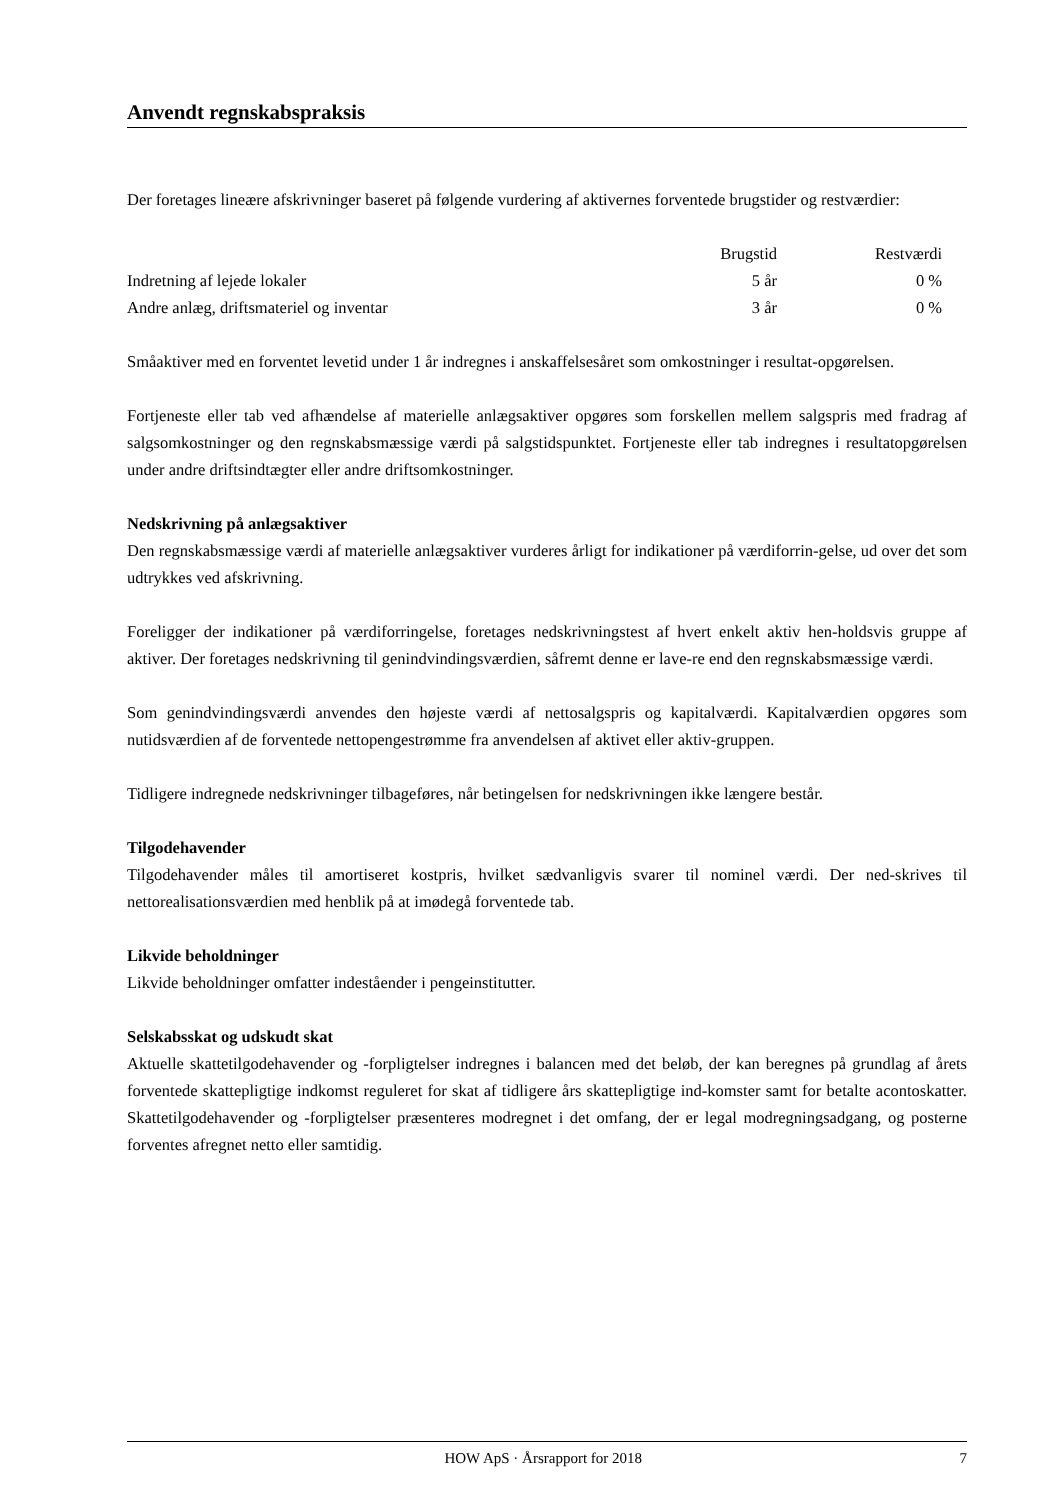Anvendt regnskabspraksis
Der foretages lineære afskrivninger baseret på følgende vurdering af aktivernes forventede brugstider og restværdier:
| | Brugstid | Restværdi |
| --- | --- | --- |
| Indretning af lejede lokaler | 5 år | 0 % |
| Andre anlæg, driftsmateriel og inventar | 3 år | 0 % |
Småaktiver med en forventet levetid under 1 år indregnes i anskaffelsesåret som omkostninger i resultat-opgørelsen.
Fortjeneste eller tab ved afhændelse af materielle anlægsaktiver opgøres som forskellen mellem salgspris med fradrag af salgsomkostninger og den regnskabsmæssige værdi på salgstidspunktet. Fortjeneste eller tab indregnes i resultatopgørelsen under andre driftsindtægter eller andre driftsomkostninger.
Nedskrivning på anlægsaktiver
Den regnskabsmæssige værdi af materielle anlægsaktiver vurderes årligt for indikationer på værdiforrin-gelse, ud over det som udtrykkes ved afskrivning.
Foreligger der indikationer på værdiforringelse, foretages nedskrivningstest af hvert enkelt aktiv hen-holdsvis gruppe af aktiver. Der foretages nedskrivning til genindvindingsværdien, såfremt denne er lave-re end den regnskabsmæssige værdi.
Som genindvindingsværdi anvendes den højeste værdi af nettosalgspris og kapitalværdi. Kapitalværdien opgøres som nutidsværdien af de forventede nettopengestrømme fra anvendelsen af aktivet eller aktiv-gruppen.
Tidligere indregnede nedskrivninger tilbageføres, når betingelsen for nedskrivningen ikke længere består.
Tilgodehavender
Tilgodehavender måles til amortiseret kostpris, hvilket sædvanligvis svarer til nominel værdi. Der ned-skrives til nettorealisationsværdien med henblik på at imødegå forventede tab.
Likvide beholdninger
Likvide beholdninger omfatter indeståender i pengeinstitutter.
Selskabsskat og udskudt skat
Aktuelle skattetilgodehavender og -forpligtelser indregnes i balancen med det beløb, der kan beregnes på grundlag af årets forventede skattepligtige indkomst reguleret for skat af tidligere års skattepligtige ind-komster samt for betalte acontoskatter. Skattetilgodehavender og -forpligtelser præsenteres modregnet i det omfang, der er legal modregningsadgang, og posterne forventes afregnet netto eller samtidig.
HOW ApS · Årsrapport for 2018 7